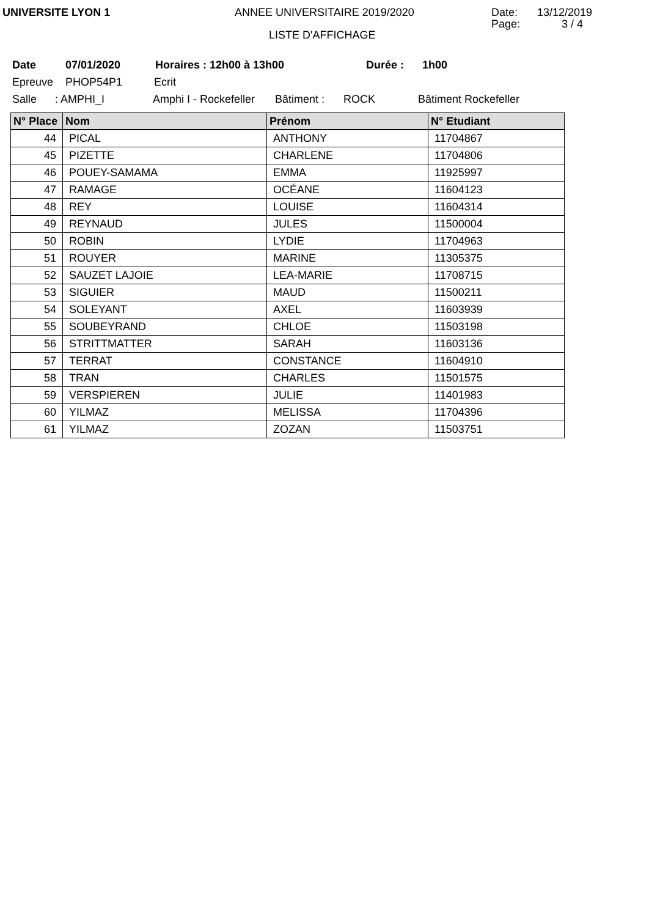UNIVERSITE LYON 1 ANNEE UNIVERSITAIRE 2019/2020 Date: 13/12/2019
LISTE D'AFFICHAGE
Page: 3 / 4
Date 07/01/2020 Horaires : 12h00 à 13h00 Durée : 1h00
Epreuve PHOP54P1 Ecrit
Salle: AMPHI_I Amphi I - Rockefeller Bâtiment : ROCK Bâtiment Rockefeller
| N° Place | Nom | Prénom | N° Etudiant |
| --- | --- | --- | --- |
| 44 | PICAL | ANTHONY | 11704867 |
| 45 | PIZETTE | CHARLENE | 11704806 |
| 46 | POUEY-SAMAMA | EMMA | 11925997 |
| 47 | RAMAGE | OCÉANE | 11604123 |
| 48 | REY | LOUISE | 11604314 |
| 49 | REYNAUD | JULES | 11500004 |
| 50 | ROBIN | LYDIE | 11704963 |
| 51 | ROUYER | MARINE | 11305375 |
| 52 | SAUZET LAJOIE | LEA-MARIE | 11708715 |
| 53 | SIGUIER | MAUD | 11500211 |
| 54 | SOLEYANT | AXEL | 11603939 |
| 55 | SOUBEYRAND | CHLOE | 11503198 |
| 56 | STRITTMATTER | SARAH | 11603136 |
| 57 | TERRAT | CONSTANCE | 11604910 |
| 58 | TRAN | CHARLES | 11501575 |
| 59 | VERSPIEREN | JULIE | 11401983 |
| 60 | YILMAZ | MELISSA | 11704396 |
| 61 | YILMAZ | ZOZAN | 11503751 |